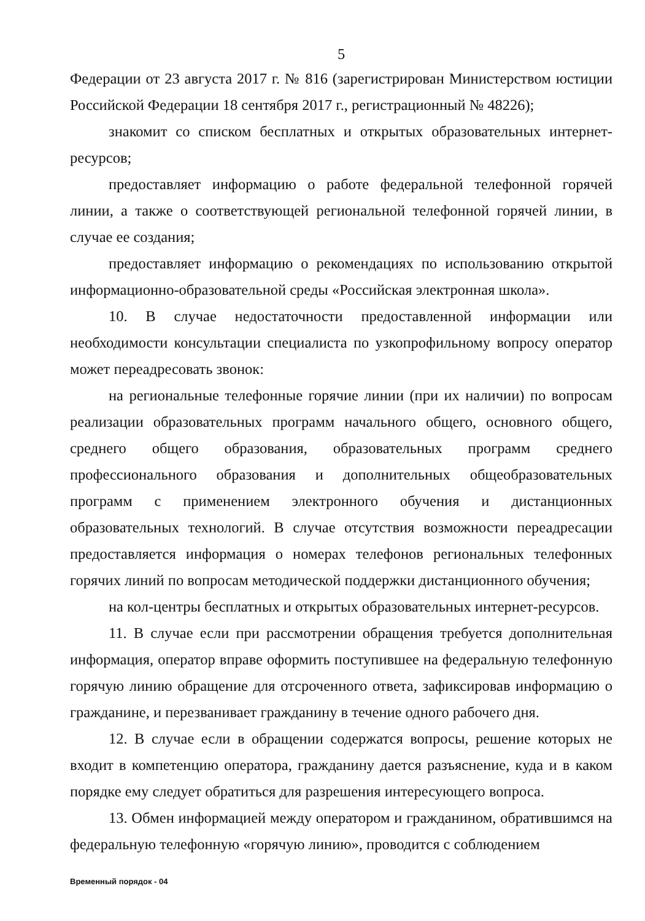5
Федерации от 23 августа 2017 г. № 816 (зарегистрирован Министерством юстиции Российской Федерации 18 сентября 2017 г., регистрационный № 48226);
знакомит со списком бесплатных и открытых образовательных интернет-ресурсов;
предоставляет информацию о работе федеральной телефонной горячей линии, а также о соответствующей региональной телефонной горячей линии, в случае ее создания;
предоставляет информацию о рекомендациях по использованию открытой информационно-образовательной среды «Российская электронная школа».
10. В случае недостаточности предоставленной информации или необходимости консультации специалиста по узкопрофильному вопросу оператор может переадресовать звонок:
на региональные телефонные горячие линии (при их наличии) по вопросам реализации образовательных программ начального общего, основного общего, среднего общего образования, образовательных программ среднего профессионального образования и дополнительных общеобразовательных программ с применением электронного обучения и дистанционных образовательных технологий. В случае отсутствия возможности переадресации предоставляется информация о номерах телефонов региональных телефонных горячих линий по вопросам методической поддержки дистанционного обучения;
на кол-центры бесплатных и открытых образовательных интернет-ресурсов.
11. В случае если при рассмотрении обращения требуется дополнительная информация, оператор вправе оформить поступившее на федеральную телефонную горячую линию обращение для отсроченного ответа, зафиксировав информацию о гражданине, и перезванивает гражданину в течение одного рабочего дня.
12. В случае если в обращении содержатся вопросы, решение которых не входит в компетенцию оператора, гражданину дается разъяснение, куда и в каком порядке ему следует обратиться для разрешения интересующего вопроса.
13. Обмен информацией между оператором и гражданином, обратившимся на федеральную телефонную «горячую линию», проводится с соблюдением
Временный порядок - 04